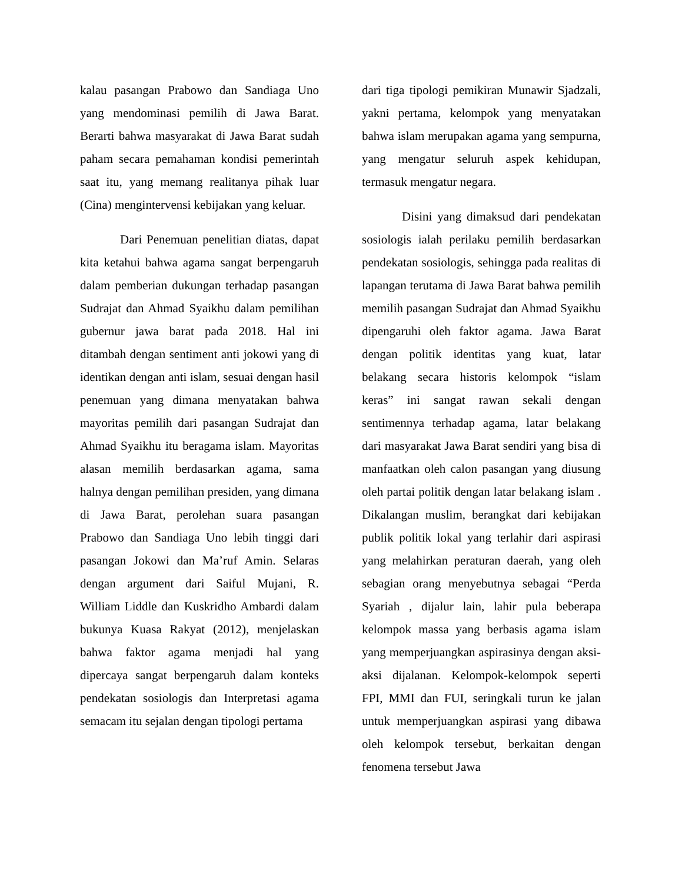kalau pasangan Prabowo dan Sandiaga Uno yang mendominasi pemilih di Jawa Barat. Berarti bahwa masyarakat di Jawa Barat sudah paham secara pemahaman kondisi pemerintah saat itu, yang memang realitanya pihak luar (Cina) mengintervensi kebijakan yang keluar.
Dari Penemuan penelitian diatas, dapat kita ketahui bahwa agama sangat berpengaruh dalam pemberian dukungan terhadap pasangan Sudrajat dan Ahmad Syaikhu dalam pemilihan gubernur jawa barat pada 2018. Hal ini ditambah dengan sentiment anti jokowi yang di identikan dengan anti islam, sesuai dengan hasil penemuan yang dimana menyatakan bahwa mayoritas pemilih dari pasangan Sudrajat dan Ahmad Syaikhu itu beragama islam. Mayoritas alasan memilih berdasarkan agama, sama halnya dengan pemilihan presiden, yang dimana di Jawa Barat, perolehan suara pasangan Prabowo dan Sandiaga Uno lebih tinggi dari pasangan Jokowi dan Ma’ruf Amin. Selaras dengan argument dari Saiful Mujani, R. William Liddle dan Kuskridho Ambardi dalam bukunya Kuasa Rakyat (2012), menjelaskan bahwa faktor agama menjadi hal yang dipercaya sangat berpengaruh dalam konteks pendekatan sosiologis dan Interpretasi agama semacam itu sejalan dengan tipologi pertama
dari tiga tipologi pemikiran Munawir Sjadzali, yakni pertama, kelompok yang menyatakan bahwa islam merupakan agama yang sempurna, yang mengatur seluruh aspek kehidupan, termasuk mengatur negara.
Disini yang dimaksud dari pendekatan sosiologis ialah perilaku pemilih berdasarkan pendekatan sosiologis, sehingga pada realitas di lapangan terutama di Jawa Barat bahwa pemilih memilih pasangan Sudrajat dan Ahmad Syaikhu dipengaruhi oleh faktor agama. Jawa Barat dengan politik identitas yang kuat, latar belakang secara historis kelompok “islam keras” ini sangat rawan sekali dengan sentimennya terhadap agama, latar belakang dari masyarakat Jawa Barat sendiri yang bisa di manfaatkan oleh calon pasangan yang diusung oleh partai politik dengan latar belakang islam . Dikalangan muslim, berangkat dari kebijakan publik politik lokal yang terlahir dari aspirasi yang melahirkan peraturan daerah, yang oleh sebagian orang menyebutnya sebagai “Perda Syariah , dijalur lain, lahir pula beberapa kelompok massa yang berbasis agama islam yang memperjuangkan aspirasinya dengan aksi-aksi dijalanan. Kelompok-kelompok seperti FPI, MMI dan FUI, seringkali turun ke jalan untuk memperjuangkan aspirasi yang dibawa oleh kelompok tersebut, berkaitan dengan fenomena tersebut Jawa